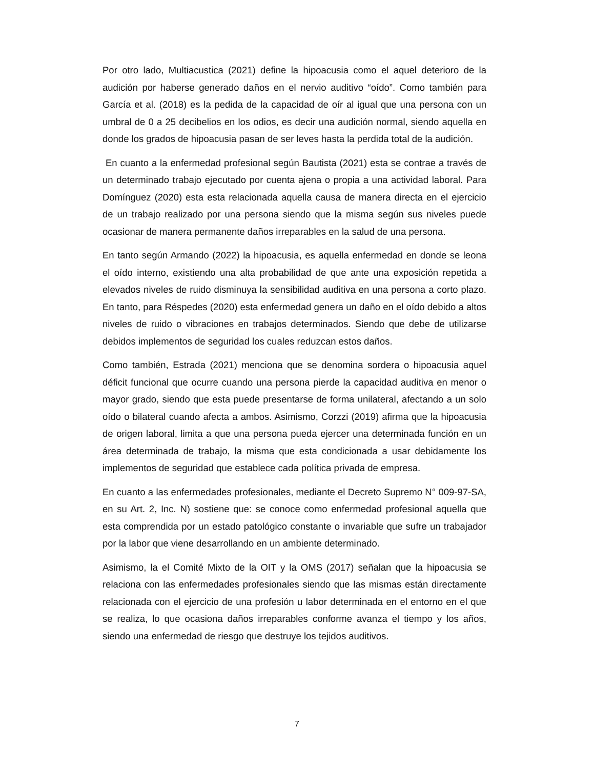Por otro lado, Multiacustica (2021) define la hipoacusia como el aquel deterioro de la audición por haberse generado daños en el nervio auditivo “oído”. Como también para García et al. (2018) es la pedida de la capacidad de oír al igual que una persona con un umbral de 0 a 25 decibelios en los odios, es decir una audición normal, siendo aquella en donde los grados de hipoacusia pasan de ser leves hasta la perdida total de la audición.
En cuanto a la enfermedad profesional según Bautista (2021) esta se contrae a través de un determinado trabajo ejecutado por cuenta ajena o propia a una actividad laboral. Para Domínguez (2020) esta esta relacionada aquella causa de manera directa en el ejercicio de un trabajo realizado por una persona siendo que la misma según sus niveles puede ocasionar de manera permanente daños irreparables en la salud de una persona.
En tanto según Armando (2022) la hipoacusia, es aquella enfermedad en donde se leona el oído interno, existiendo una alta probabilidad de que ante una exposición repetida a elevados niveles de ruido disminuya la sensibilidad auditiva en una persona a corto plazo. En tanto, para Réspedes (2020) esta enfermedad genera un daño en el oído debido a altos niveles de ruido o vibraciones en trabajos determinados. Siendo que debe de utilizarse debidos implementos de seguridad los cuales reduzcan estos daños.
Como también, Estrada (2021) menciona que se denomina sordera o hipoacusia aquel déficit funcional que ocurre cuando una persona pierde la capacidad auditiva en menor o mayor grado, siendo que esta puede presentarse de forma unilateral, afectando a un solo oído o bilateral cuando afecta a ambos. Asimismo, Corzzi (2019) afirma que la hipoacusia de origen laboral, limita a que una persona pueda ejercer una determinada función en un área determinada de trabajo, la misma que esta condicionada a usar debidamente los implementos de seguridad que establece cada política privada de empresa.
En cuanto a las enfermedades profesionales, mediante el Decreto Supremo N° 009-97-SA, en su Art. 2, Inc. N) sostiene que: se conoce como enfermedad profesional aquella que esta comprendida por un estado patológico constante o invariable que sufre un trabajador por la labor que viene desarrollando en un ambiente determinado.
Asimismo, la el Comité Mixto de la OIT y la OMS (2017) señalan que la hipoacusia se relaciona con las enfermedades profesionales siendo que las mismas están directamente relacionada con el ejercicio de una profesión u labor determinada en el entorno en el que se realiza, lo que ocasiona daños irreparables conforme avanza el tiempo y los años, siendo una enfermedad de riesgo que destruye los tejidos auditivos.
7